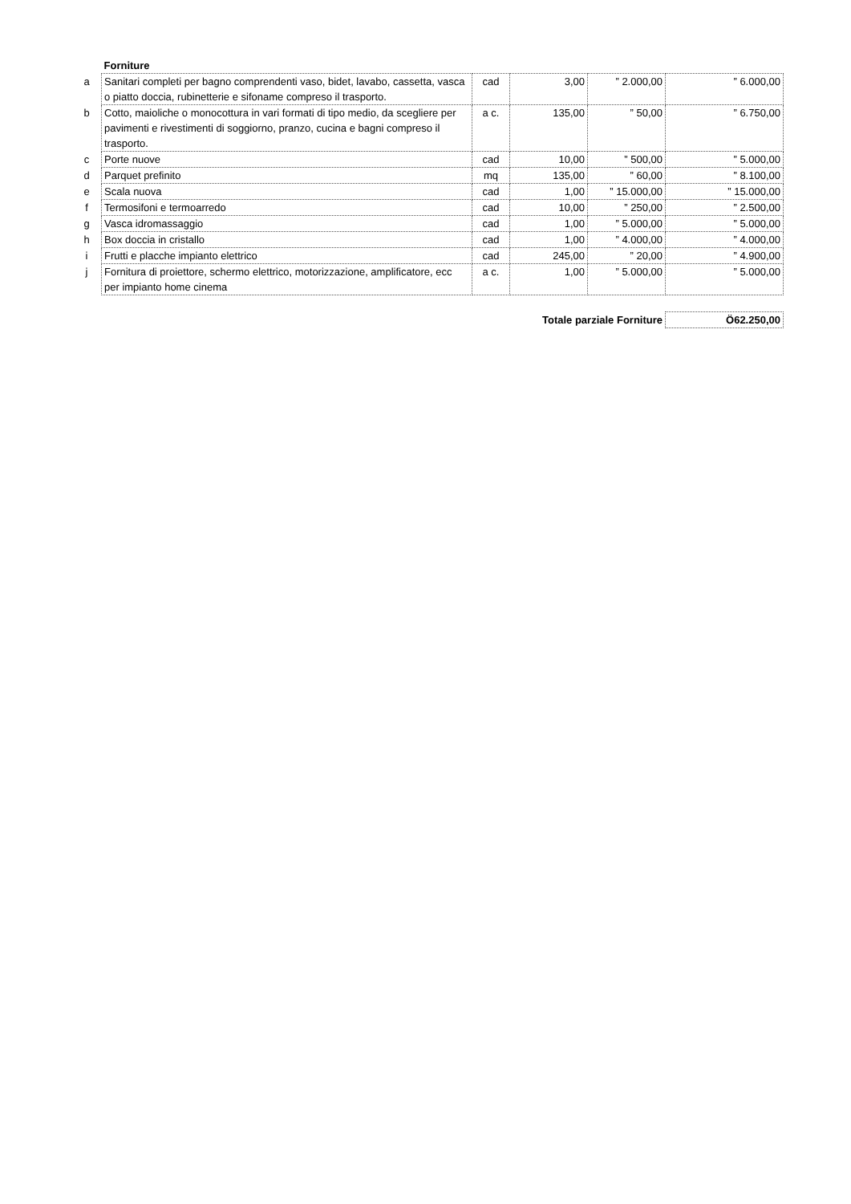| | Forniture | | | | |
| a | Sanitari completi per bagno comprendenti vaso, bidet, lavabo, cassetta, vasca o piatto doccia, rubinetterie e sifoname compreso il trasporto. | cad | 3,00 | ” 2.000,00 | ” 6.000,00 |
| b | Cotto, maioliche o monocottura in vari formati di tipo medio, da scegliere per pavimenti e rivestimenti di soggiorno, pranzo, cucina e bagni compreso il trasporto. | a c. | 135,00 | ” 50,00 | ” 6.750,00 |
| c | Porte nuove | cad | 10,00 | ” 500,00 | ” 5.000,00 |
| d | Parquet prefinito | mq | 135,00 | ” 60,00 | ” 8.100,00 |
| e | Scala nuova | cad | 1,00 | ” 15.000,00 | ” 15.000,00 |
| f | Termosifoni e termoarredo | cad | 10,00 | ” 250,00 | ” 2.500,00 |
| g | Vasca idromassaggio | cad | 1,00 | ” 5.000,00 | ” 5.000,00 |
| h | Box doccia in cristallo | cad | 1,00 | ” 4.000,00 | ” 4.000,00 |
| i | Frutti e placche impianto elettrico | cad | 245,00 | ” 20,00 | ” 4.900,00 |
| j | Fornitura di proiettore, schermo elettrico, motorizzazione, amplificatore, ecc per impianto home cinema | a c. | 1,00 | ” 5.000,00 | ” 5.000,00 |
| | | | Totale parziale Forniture | | Ö62.250,00 |